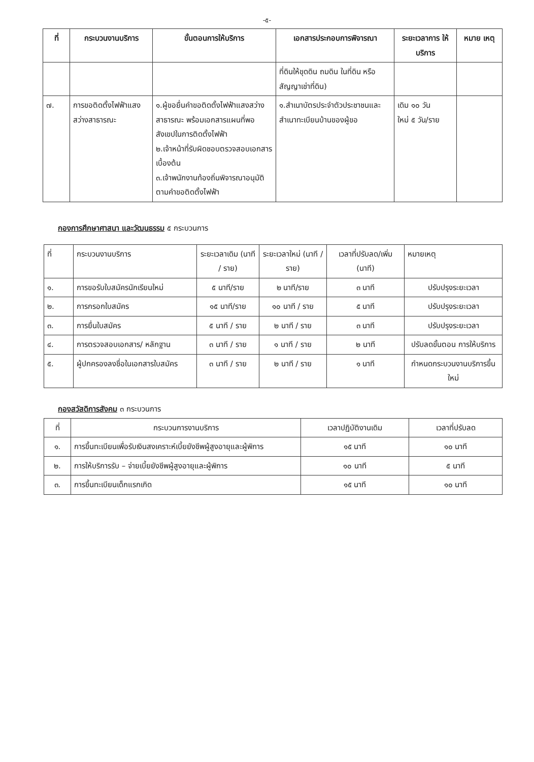-๕-
| ที่ | กระบวนงานบริการ | ขั้นตอนการให้บริการ | เอกสารประกอบการพิจารณา | ระยะเวลาการ ให้บริการ | หมาย เหตุ |
| --- | --- | --- | --- | --- | --- |
| | | | ที่ดินให้ขุดดิน ถมดิน ในที่ดิน หรือสัญญาเช่าที่ดิน) | | |
| ๗. | การขอติดตั้งไฟฟ้าแสงสว่างสาธารณะ | ๑.ผู้ขอยื่นคำขอติดตั้งไฟฟ้าแสงสว่างสาธารณะ พร้อมเอกสารแผนที่พอสังเขปในการติดตั้งไฟฟ้า ๒.เจ้าหน้าที่รับผิดชอบตรวจสอบเอกสารเบื้องต้น ๓.เจ้าพนักงานท้องถิ่นพิจารณาอนุมัติตามคำขอติดตั้งไฟฟ้า | ๑.สำเนาบัตรประจำตัวประชาชนและสำเนาทะเบียนบ้านของผู้ขอ | เดิม ๑๐ วัน ใหม่ ๕ วัน/ราย | |
กองการศึกษาศาสนา และวัฒนธรรม ๕ กระบวนการ
| ที่ | กระบวนงานบริการ | ระยะเวลาเดิม (นาที / ราย) | ระยะเวลาใหม่ (นาที / ราย) | เวลาที่ปรับลด/เพิ่ม (นาที) | หมายเหตุ |
| ๑. | การขอรับใบสมัครนักเรียนใหม่ | ๕ นาที/ราย | ๒ นาที/ราย | ๓ นาที | ปรับปรุงระยะเวลา |
| ๒. | การกรอกใบสมัคร | ๑๕ นาที/ราย | ๑๐ นาที / ราย | ๕ นาที | ปรับปรุงระยะเวลา |
| ๓. | การยื่นใบสมัคร | ๕ นาที / ราย | ๒ นาที / ราย | ๓ นาที | ปรับปรุงระยะเวลา |
| ๔. | การตรวจสอบเอกสาร/ หลักฐาน | ๓ นาที / ราย | ๑ นาที / ราย | ๒ นาที | ปรับลดขั้นตอน การให้บริการ |
| ๕. | ผู้ปกครองลงชื่อในเอกสารใบสมัคร | ๓ นาที / ราย | ๒ นาที / ราย | ๑ นาที | กำหนดกระบวนงานบริการขึ้นใหม่ |
กองสวัสดิการสังคม ๓ กระบวนการ
| ที่ | กระบวนการงานบริการ | เวลาปฏิบัติงานเดิม | เวลาที่ปรับลด |
| ๑. | การขึ้นทะเบียนเพื่อรับเงินสงเคราะห์เบี้ยยังชีพผู้สูงอายุและผู้พิการ | ๑๕ นาที | ๑๐ นาที |
| ๒. | การให้บริการรับ – จ่ายเบี้ยยังชีพผู้สูงอายุและผู้พิการ | ๑๐ นาที | ๕ นาที |
| ๓. | การขึ้นทะเบียนเด็กแรกเกิด | ๑๕ นาที | ๑๐ นาที |